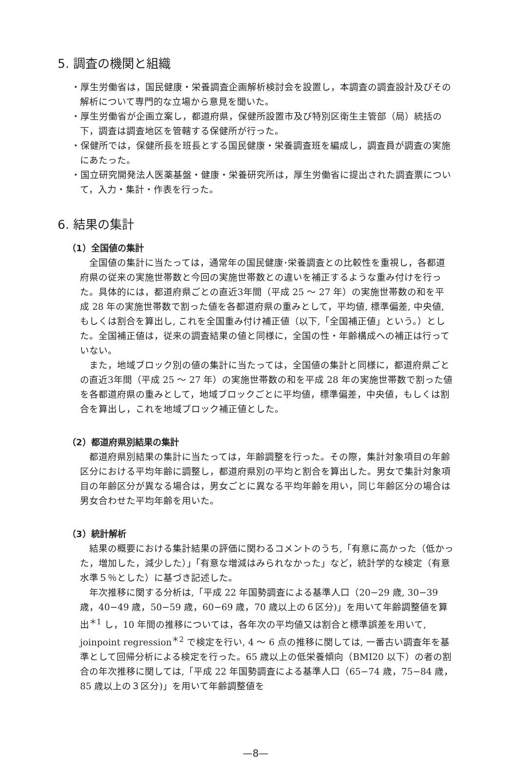5. 調査の機関と組織
・厚生労働省は，国民健康・栄養調査企画解析検討会を設置し，本調査の調査設計及びその解析について専門的な立場から意見を聞いた。
・厚生労働省が企画立案し，都道府県，保健所設置市及び特別区衛生主管部（局）統括の下，調査は調査地区を管轄する保健所が行った。
・保健所では，保健所長を班長とする国民健康・栄養調査班を編成し，調査員が調査の実施にあたった。
・国立研究開発法人医薬基盤・健康・栄養研究所は，厚生労働省に提出された調査票について，入力・集計・作表を行った。
6. 結果の集計
（1）全国値の集計
全国値の集計に当たっては，通常年の国民健康･栄養調査との比較性を重視し，各都道府県の従来の実施世帯数と今回の実施世帯数との違いを補正するような重み付けを行った。具体的には，都道府県ごとの直近3年間（平成 25 ～ 27 年）の実施世帯数の和を平成 28 年の実施世帯数で割った値を各都道府県の重みとして，平均値, 標準偏差, 中央値, もしくは割合を算出し, これを全国重み付け補正値（以下,「全国補正値」という。）とした。全国補正値は，従来の調査結果の値と同様に，全国の性・年齢構成への補正は行っていない。
また，地域ブロック別の値の集計に当たっては，全国値の集計と同様に，都道府県ごとの直近3年間（平成 25 ～ 27 年）の実施世帯数の和を平成 28 年の実施世帯数で割った値を各都道府県の重みとして，地域ブロックごとに平均値，標準偏差，中央値，もしくは割合を算出し，これを地域ブロック補正値とした。
（2）都道府県別結果の集計
都道府県別結果の集計に当たっては，年齢調整を行った。その際，集計対象項目の年齢区分における平均年齢に調整し，都道府県別の平均と割合を算出した。男女で集計対象項目の年齢区分が異なる場合は，男女ごとに異なる平均年齢を用い，同じ年齢区分の場合は男女合わせた平均年齢を用いた。
（3）統計解析
結果の概要における集計結果の評価に関わるコメントのうち,「有意に高かった（低かった，増加した，減少した）｣「有意な増減はみられなかった」など，統計学的な検定（有意水準５％とした）に基づき記述した。
年次推移に関する分析は,「平成 22 年国勢調査による基準人口（20−29 歳, 30−39 歳，40−49 歳，50−59 歳，60−69 歳，70 歳以上の６区分)」を用いて年齢調整値を算出<sup>＊1</sup> し，10 年間の推移については，各年次の平均値又は割合と標準誤差を用いて, joinpoint regression<sup>＊2</sup> で検定を行い, 4 ～ 6 点の推移に関しては, 一番古い調査年を基準として回帰分析による検定を行った。65 歳以上の低栄養傾向（BMI20 以下）の者の割合の年次推移に関しては,「平成 22 年国勢調査による基準人口（65−74 歳，75−84 歳，85 歳以上の３区分)」を用いて年齢調整値を
—8—